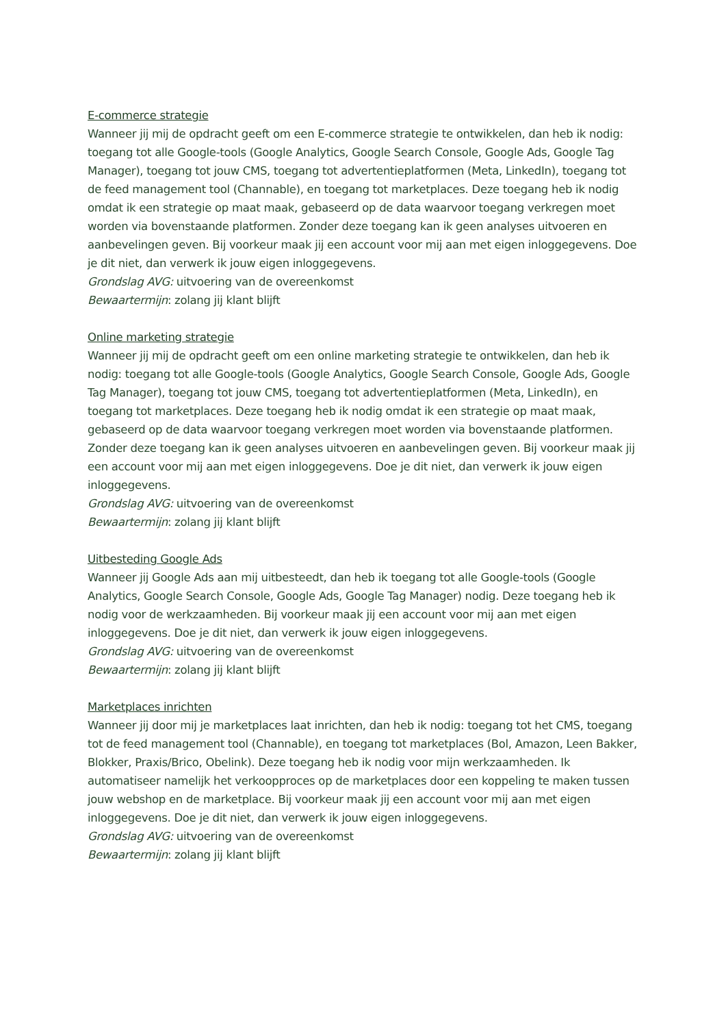E-commerce strategie
Wanneer jij mij de opdracht geeft om een E-commerce strategie te ontwikkelen, dan heb ik nodig: toegang tot alle Google-tools (Google Analytics, Google Search Console, Google Ads, Google Tag Manager), toegang tot jouw CMS, toegang tot advertentieplatformen (Meta, LinkedIn), toegang tot de feed management tool (Channable), en toegang tot marketplaces. Deze toegang heb ik nodig omdat ik een strategie op maat maak, gebaseerd op de data waarvoor toegang verkregen moet worden via bovenstaande platformen. Zonder deze toegang kan ik geen analyses uitvoeren en aanbevelingen geven. Bij voorkeur maak jij een account voor mij aan met eigen inloggegevens. Doe je dit niet, dan verwerk ik jouw eigen inloggegevens.
Grondslag AVG: uitvoering van de overeenkomst
Bewaartermijn: zolang jij klant blijft
Online marketing strategie
Wanneer jij mij de opdracht geeft om een online marketing strategie te ontwikkelen, dan heb ik nodig: toegang tot alle Google-tools (Google Analytics, Google Search Console, Google Ads, Google Tag Manager), toegang tot jouw CMS, toegang tot advertentieplatformen (Meta, LinkedIn), en toegang tot marketplaces. Deze toegang heb ik nodig omdat ik een strategie op maat maak, gebaseerd op de data waarvoor toegang verkregen moet worden via bovenstaande platformen. Zonder deze toegang kan ik geen analyses uitvoeren en aanbevelingen geven. Bij voorkeur maak jij een account voor mij aan met eigen inloggegevens. Doe je dit niet, dan verwerk ik jouw eigen inloggegevens.
Grondslag AVG: uitvoering van de overeenkomst
Bewaartermijn: zolang jij klant blijft
Uitbesteding Google Ads
Wanneer jij Google Ads aan mij uitbesteedt, dan heb ik toegang tot alle Google-tools (Google Analytics, Google Search Console, Google Ads, Google Tag Manager) nodig. Deze toegang heb ik nodig voor de werkzaamheden. Bij voorkeur maak jij een account voor mij aan met eigen inloggegevens. Doe je dit niet, dan verwerk ik jouw eigen inloggegevens.
Grondslag AVG: uitvoering van de overeenkomst
Bewaartermijn: zolang jij klant blijft
Marketplaces inrichten
Wanneer jij door mij je marketplaces laat inrichten, dan heb ik nodig: toegang tot het CMS, toegang tot de feed management tool (Channable), en toegang tot marketplaces (Bol, Amazon, Leen Bakker, Blokker, Praxis/Brico, Obelink). Deze toegang heb ik nodig voor mijn werkzaamheden. Ik automatiseer namelijk het verkoopproces op de marketplaces door een koppeling te maken tussen jouw webshop en de marketplace. Bij voorkeur maak jij een account voor mij aan met eigen inloggegevens. Doe je dit niet, dan verwerk ik jouw eigen inloggegevens.
Grondslag AVG: uitvoering van de overeenkomst
Bewaartermijn: zolang jij klant blijft